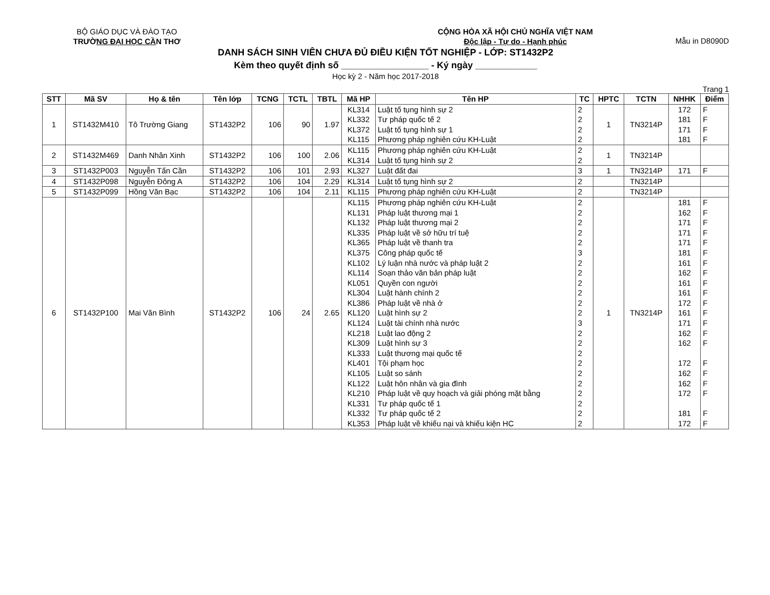BỘ GIÁO DỤC VÀ ĐÀO TẠO
TRƯỜNG ĐẠI HỌC CẦN THƠ
CỘNG HÒA XÃ HỘI CHỦ NGHĨA VIỆT NAM
Độc lập - Tự do - Hạnh phúc
Mẫu in D8090D
DANH SÁCH SINH VIÊN CHƯA ĐỦ ĐIỀU KIỆN TỐT NGHIỆP - LỚP: ST1432P2
Kèm theo quyết định số _________________ - Ký ngày ____________
Học kỳ 2 - Năm học 2017-2018
Trang 1
| STT | Mã SV | Họ & tên | Tên lớp | TCNG | TCTL | TBTL | Mã HP | Tên HP | TC | HPTC | TCTN | NHHK | Điểm |
| --- | --- | --- | --- | --- | --- | --- | --- | --- | --- | --- | --- | --- | --- |
| 1 | ST1432M410 | Tô Trường Giang | ST1432P2 | 106 | 90 | 1.97 | KL314 KL332 KL372 KL115 | Luật tố tụng hình sự 2 Tư pháp quốc tế 2 Luật tố tụng hình sự 1 Phương pháp nghiên cứu KH-Luật | 2 2 2 2 | 1 | TN3214P | 172 181 171 181 | F F F F |
| 2 | ST1432M469 | Danh Nhân Xinh | ST1432P2 | 106 | 100 | 2.06 | KL115 KL314 | Phương pháp nghiên cứu KH-Luật Luật tố tụng hình sự 2 | 2 2 | 1 | TN3214P | | |
| 3 | ST1432P003 | Nguyễn Tấn Cần | ST1432P2 | 106 | 101 | 2.93 | KL327 | Luật đất đai | 3 | 1 | TN3214P | 171 | F |
| 4 | ST1432P098 | Nguyễn Đông A | ST1432P2 | 106 | 104 | 2.29 | KL314 | Luật tố tụng hình sự 2 | 2 | | TN3214P | | |
| 5 | ST1432P099 | Hồng Văn Bạc | ST1432P2 | 106 | 104 | 2.11 | KL115 | Phương pháp nghiên cứu KH-Luật | 2 | | TN3214P | | |
| 6 | ST1432P100 | Mai Văn Bình | ST1432P2 | 106 | 24 | 2.65 | KL115 KL131 KL132 KL335 KL365 KL375 KL102 KL114 KL051 KL304 KL386 KL120 KL124 KL218 KL309 KL333 KL401 KL105 KL122 KL210 KL331 KL332 KL353 | Phương pháp nghiên cứu KH-Luật Pháp luật thương mại 1 Pháp luật thương mại 2 Pháp luật về sở hữu trí tuệ Pháp luật về thanh tra Công pháp quốc tế Lý luận nhà nước và pháp luật 2 Soạn thảo văn bản pháp luật Quyền con người Luật hành chính 2 Pháp luật về nhà ở Luật hình sự 2 Luật tài chính nhà nước Luật lao động 2 Luật hình sự 3 Luật thương mại quốc tế Tội phạm học Luật so sánh Luật hôn nhân và gia đình Pháp luật về quy hoạch và giải phóng mặt bằng Tư pháp quốc tế 1 Tư pháp quốc tế 2 Pháp luật về khiếu nại và khiếu kiện HC | 2 2 2 2 2 3 2 2 2 2 2 2 3 2 2 2 2 2 2 2 2 2 2 | 1 | TN3214P | 181 162 171 171 171 181 161 162 161 161 172 161 171 162 162 172 162 162 172 181 172 | F F F F F F F F F F F F F F F F F F F F F |